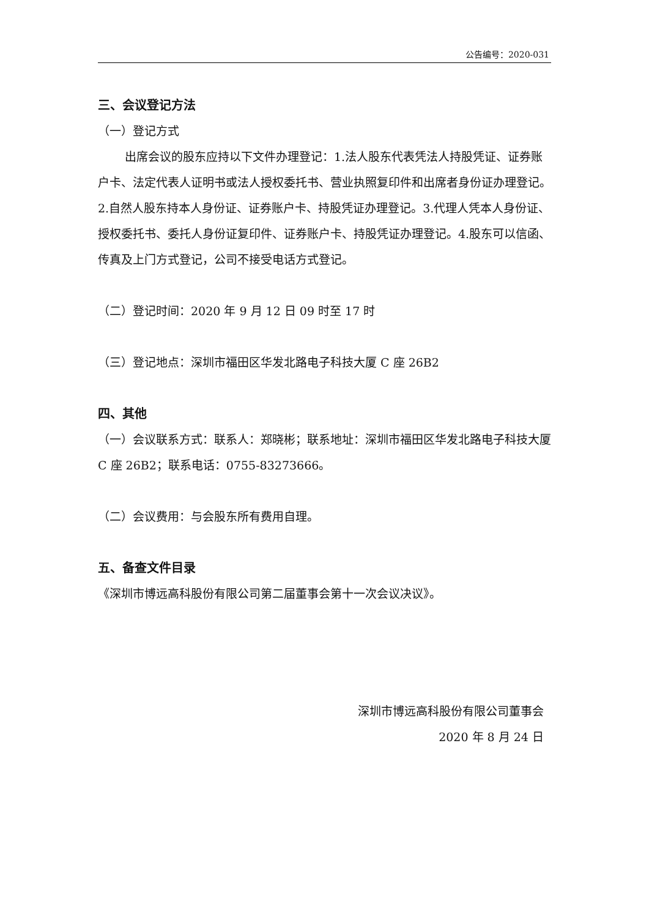公告编号：2020-031
三、会议登记方法
（一）登记方式
出席会议的股东应持以下文件办理登记：1.法人股东代表凭法人持股凭证、证券账户卡、法定代表人证明书或法人授权委托书、营业执照复印件和出席者身份证办理登记。2.自然人股东持本人身份证、证券账户卡、持股凭证办理登记。3.代理人凭本人身份证、授权委托书、委托人身份证复印件、证券账户卡、持股凭证办理登记。4.股东可以信函、传真及上门方式登记，公司不接受电话方式登记。
（二）登记时间：2020 年 9 月 12 日 09 时至 17 时
（三）登记地点：深圳市福田区华发北路电子科技大厦 C 座 26B2
四、其他
（一）会议联系方式：联系人：郑晓彬；联系地址：深圳市福田区华发北路电子科技大厦 C 座 26B2；联系电话：0755-83273666。
（二）会议费用：与会股东所有费用自理。
五、备查文件目录
《深圳市博远高科股份有限公司第二届董事会第十一次会议决议》。
深圳市博远高科股份有限公司董事会
2020 年 8 月 24 日